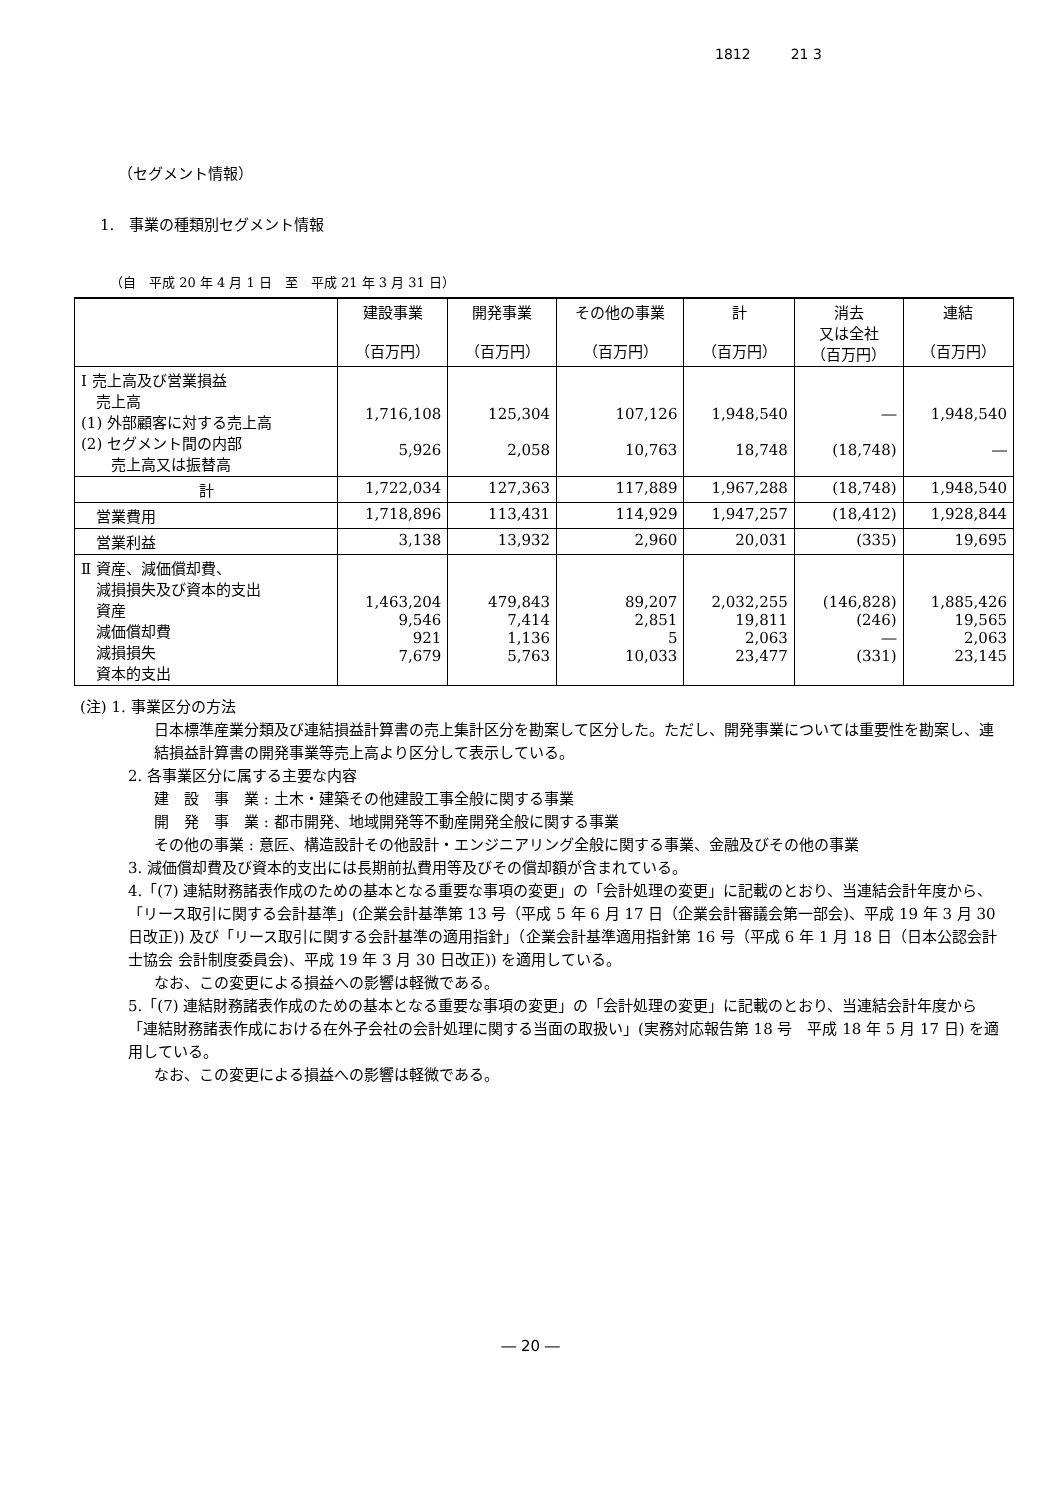1812 21 3
（セグメント情報）
1.　事業の種類別セグメント情報
（自　平成 20 年 4 月 1 日　至　平成 21 年 3 月 31 日）
| | 建設事業 （百万円） | 開発事業 （百万円） | その他の事業 （百万円） | 計 （百万円） | 消去 又は全社 （百万円） | 連結 （百万円） |
| --- | --- | --- | --- | --- | --- | --- |
| Ⅰ 売上高及び営業損益 売上高 (1) 外部顧客に対する売上高 (2) セグメント間の内部 売上高又は振替高 | 1,716,108 5,926 | 125,304 2,058 | 107,126 10,763 | 1,948,540 18,748 | ― (18,748) | 1,948,540 ― |
| 計 | 1,722,034 | 127,363 | 117,889 | 1,967,288 | (18,748) | 1,948,540 |
| 営業費用 | 1,718,896 | 113,431 | 114,929 | 1,947,257 | (18,412) | 1,928,844 |
| 営業利益 | 3,138 | 13,932 | 2,960 | 20,031 | (335) | 19,695 |
| Ⅱ 資産、減価償却費、 減損損失及び資本的支出 資産 減価償却費 減損損失 資本的支出 | 1,463,204 9,546 921 7,679 | 479,843 7,414 1,136 5,763 | 89,207 2,851 5 10,033 | 2,032,255 19,811 2,063 23,477 | (146,828) (246) ― (331) | 1,885,426 19,565 2,063 23,145 |
(注) 1. 事業区分の方法
日本標準産業分類及び連結損益計算書の売上集計区分を勘案して区分した。ただし、開発事業については重要性を勘案し、連結損益計算書の開発事業等売上高より区分して表示している。
2. 各事業区分に属する主要な内容
建　設　事　業 : 土木・建築その他建設工事全般に関する事業
開　発　事　業 : 都市開発、地域開発等不動産開発全般に関する事業
その他の事業 : 意匠、構造設計その他設計・エンジニアリング全般に関する事業、金融及びその他の事業
3. 減価償却費及び資本的支出には長期前払費用等及びその償却額が含まれている。
4.「(7) 連結財務諸表作成のための基本となる重要な事項の変更」の「会計処理の変更」に記載のとおり、当連結会計年度から、「リース取引に関する会計基準」(企業会計基準第 13 号（平成 5 年 6 月 17 日（企業会計審議会第一部会)、平成 19 年 3 月 30 日改正)) 及び「リース取引に関する会計基準の適用指針」（企業会計基準適用指針第 16 号（平成 6 年 1 月 18 日（日本公認会計士協会 会計制度委員会)、平成 19 年 3 月 30 日改正)) を適用している。
なお、この変更による損益への影響は軽微である。
5.「(7) 連結財務諸表作成のための基本となる重要な事項の変更」の「会計処理の変更」に記載のとおり、当連結会計年度から「連結財務諸表作成における在外子会社の会計処理に関する当面の取扱い」(実務対応報告第 18 号　平成 18 年 5 月 17 日) を適用している。
なお、この変更による損益への影響は軽微である。
― 20 ―